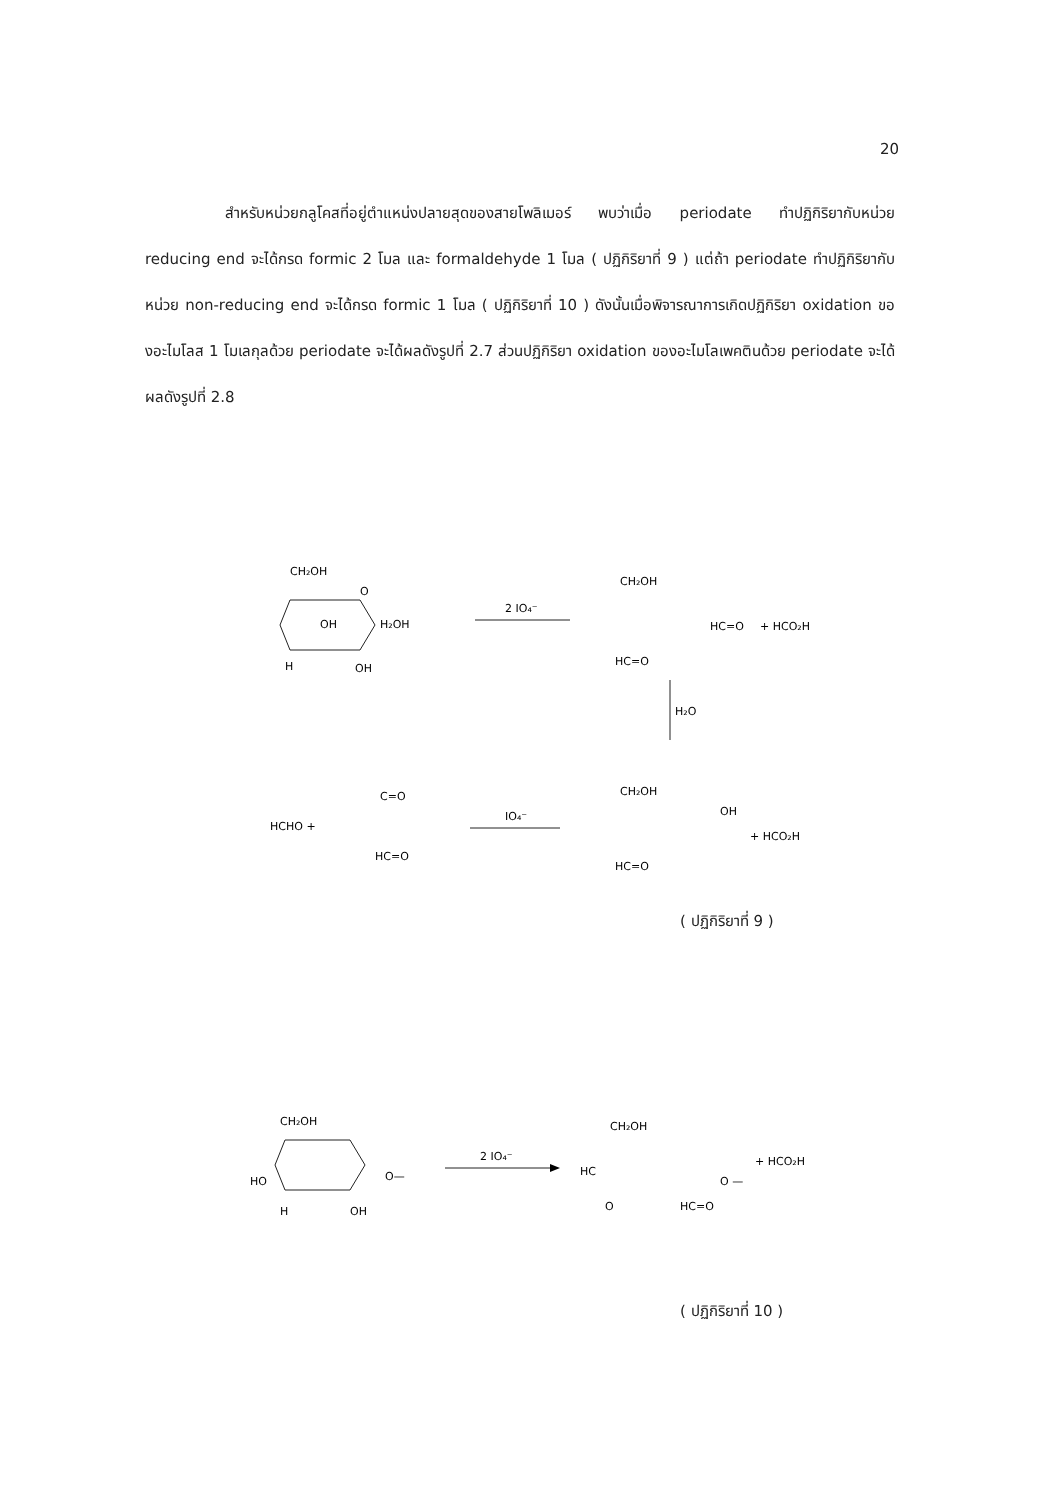20
สำหรับหน่วยกลูโคสที่อยู่ตำแหน่งปลายสุดของสายโพลิเมอร์ พบว่าเมื่อ periodate ทำปฏิกิริยากับหน่วย reducing end จะได้กรด formic 2 โมล และ formaldehyde 1 โมล ( ปฏิกิริยาที่ 9 ) แต่ถ้า periodate ทำปฏิกิริยากับหน่วย non-reducing end จะได้กรด formic 1 โมล ( ปฏิกิริยาที่ 10 ) ดังนั้นเมื่อพิจารณาการเกิดปฏิกิริยา oxidation ของอะไมโลส 1 โมเลกุลด้วย periodate จะได้ผลดังรูปที่ 2.7 ส่วนปฏิกิริยา oxidation ของอะไมโลเพคตินด้วย periodate จะได้ผลดังรูปที่ 2.8
CH₂OH
O
OH
H₂OH
H
OH
2 IO₄⁻
CH₂OH
HC=O
+ HCO₂H
HC=O
H₂O
HCHO +
C=O
HC=O
IO₄⁻
CH₂OH
OH
HC=O
+ HCO₂H
( ปฏิกิริยาที่ 9 )
CH₂OH
HO
H
OH
O—
2 IO₄⁻
CH₂OH
HC
O
HC=O
O —
+ HCO₂H
( ปฏิกิริยาที่ 10 )